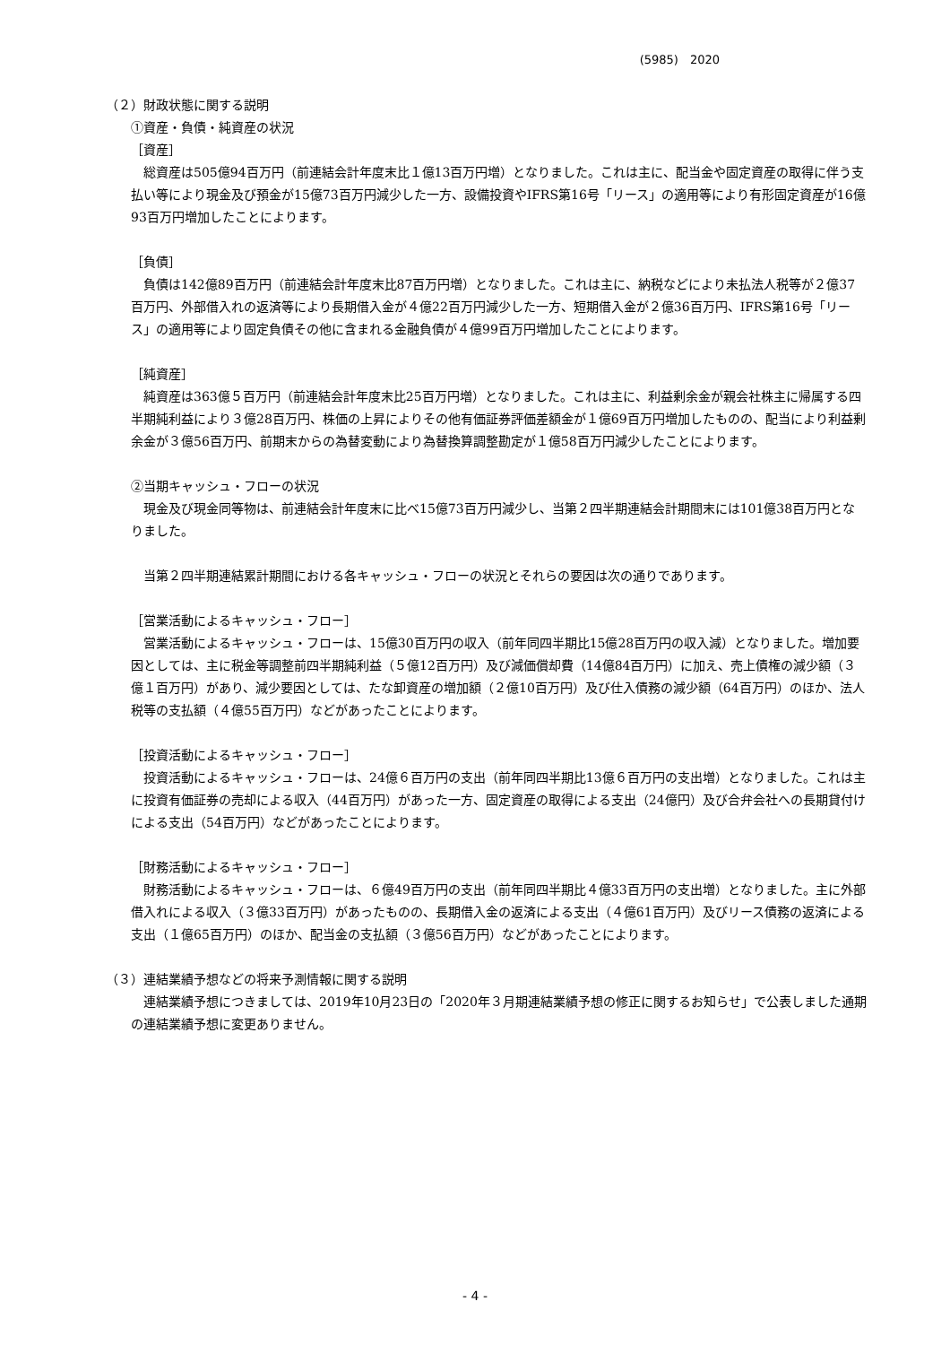(5985)　2020
（２）財政状態に関する説明
①資産・負債・純資産の状況
［資産］
総資産は505億94百万円（前連結会計年度末比１億13百万円増）となりました。これは主に、配当金や固定資産の取得に伴う支払い等により現金及び預金が15億73百万円減少した一方、設備投資やIFRS第16号「リース」の適用等により有形固定資産が16億93百万円増加したことによります。
［負債］
負債は142億89百万円（前連結会計年度末比87百万円増）となりました。これは主に、納税などにより未払法人税等が２億37百万円、外部借入れの返済等により長期借入金が４億22百万円減少した一方、短期借入金が２億36百万円、IFRS第16号「リース」の適用等により固定負債その他に含まれる金融負債が４億99百万円増加したことによります。
［純資産］
純資産は363億５百万円（前連結会計年度末比25百万円増）となりました。これは主に、利益剰余金が親会社株主に帰属する四半期純利益により３億28百万円、株価の上昇によりその他有価証券評価差額金が１億69百万円増加したものの、配当により利益剰余金が３億56百万円、前期末からの為替変動により為替換算調整勘定が１億58百万円減少したことによります。
②当期キャッシュ・フローの状況
現金及び現金同等物は、前連結会計年度末に比べ15億73百万円減少し、当第２四半期連結会計期間末には101億38百万円となりました。
当第２四半期連結累計期間における各キャッシュ・フローの状況とそれらの要因は次の通りであります。
［営業活動によるキャッシュ・フロー］
営業活動によるキャッシュ・フローは、15億30百万円の収入（前年同四半期比15億28百万円の収入減）となりました。増加要因としては、主に税金等調整前四半期純利益（５億12百万円）及び減価償却費（14億84百万円）に加え、売上債権の減少額（３億１百万円）があり、減少要因としては、たな卸資産の増加額（２億10百万円）及び仕入債務の減少額（64百万円）のほか、法人税等の支払額（４億55百万円）などがあったことによります。
［投資活動によるキャッシュ・フロー］
投資活動によるキャッシュ・フローは、24億６百万円の支出（前年同四半期比13億６百万円の支出増）となりました。これは主に投資有価証券の売却による収入（44百万円）があった一方、固定資産の取得による支出（24億円）及び合弁会社への長期貸付けによる支出（54百万円）などがあったことによります。
［財務活動によるキャッシュ・フロー］
財務活動によるキャッシュ・フローは、６億49百万円の支出（前年同四半期比４億33百万円の支出増）となりました。主に外部借入れによる収入（３億33百万円）があったものの、長期借入金の返済による支出（４億61百万円）及びリース債務の返済による支出（１億65百万円）のほか、配当金の支払額（３億56百万円）などがあったことによります。
（３）連結業績予想などの将来予測情報に関する説明
連結業績予想につきましては、2019年10月23日の「2020年３月期連結業績予想の修正に関するお知らせ」で公表しました通期の連結業績予想に変更ありません。
- 4 -